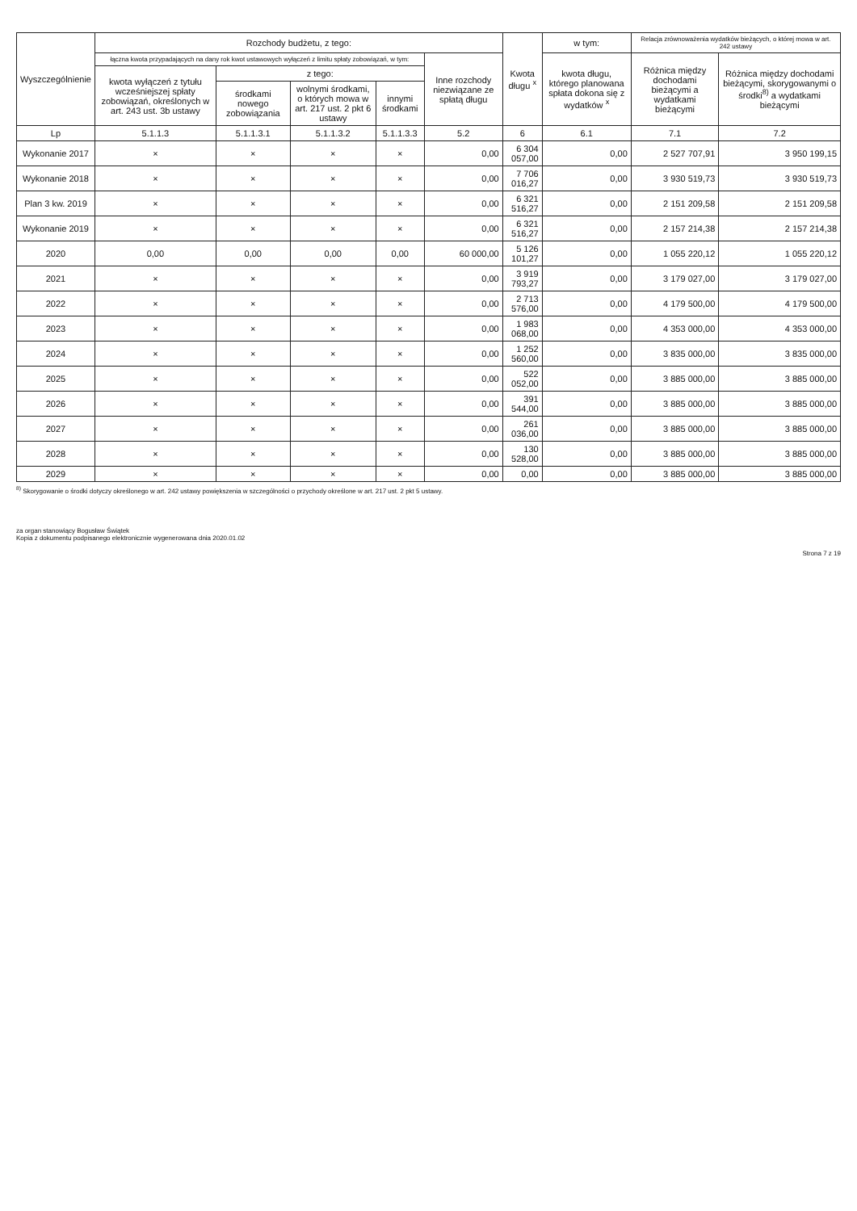| Wyszczególnienie | Rozchody budżetu, z tego: | | | | | Kwota długu <sup>x</sup> | w tym: | Relacja zrównoważenia wydatków bieżących, o której mowa w art. 242 ustawy | |
| --- | --- | --- | --- | --- | --- | --- | --- | --- | --- |
| | łączna kwota przypadających na dany rok kwot ustawowych wyłączeń z limitu spłaty zobowiązań, w tym: | | | | Inne rozchody niezwiązane ze spłatą długu | | kwota długu, którego planowana spłata dokona się z wydatków <sup>x</sup> | Różnica między dochodami bieżącymi a wydatkami bieżącymi | Różnica między dochodami bieżącymi, skorygowanymi o środki<sup>8)</sup> a wydatkami bieżącymi |
| | kwota wyłączeń z tytułu wcześniejszej spłaty zobowiązań, określonych w art. 243 ust. 3b ustawy | z tego: | | | | | | | |
| | | środkami nowego zobowiązania | wolnymi środkami, o których mowa w art. 217 ust. 2 pkt 6 ustawy | innymi środkami | | | | | |
| Lp | 5.1.1.3 | 5.1.1.3.1 | 5.1.1.3.2 | 5.1.1.3.3 | 5.2 | 6 | 6.1 | 7.1 | 7.2 |
| Wykonanie 2017 | × | × | × | × | 0,00 | 6 304 057,00 | 0,00 | 2 527 707,91 | 3 950 199,15 |
| Wykonanie 2018 | × | × | × | × | 0,00 | 7 706 016,27 | 0,00 | 3 930 519,73 | 3 930 519,73 |
| Plan 3 kw. 2019 | × | × | × | × | 0,00 | 6 321 516,27 | 0,00 | 2 151 209,58 | 2 151 209,58 |
| Wykonanie 2019 | × | × | × | × | 0,00 | 6 321 516,27 | 0,00 | 2 157 214,38 | 2 157 214,38 |
| 2020 | 0,00 | 0,00 | 0,00 | 0,00 | 60 000,00 | 5 126 101,27 | 0,00 | 1 055 220,12 | 1 055 220,12 |
| 2021 | × | × | × | × | 0,00 | 3 919 793,27 | 0,00 | 3 179 027,00 | 3 179 027,00 |
| 2022 | × | × | × | × | 0,00 | 2 713 576,00 | 0,00 | 4 179 500,00 | 4 179 500,00 |
| 2023 | × | × | × | × | 0,00 | 1 983 068,00 | 0,00 | 4 353 000,00 | 4 353 000,00 |
| 2024 | × | × | × | × | 0,00 | 1 252 560,00 | 0,00 | 3 835 000,00 | 3 835 000,00 |
| 2025 | × | × | × | × | 0,00 | 522 052,00 | 0,00 | 3 885 000,00 | 3 885 000,00 |
| 2026 | × | × | × | × | 0,00 | 391 544,00 | 0,00 | 3 885 000,00 | 3 885 000,00 |
| 2027 | × | × | × | × | 0,00 | 261 036,00 | 0,00 | 3 885 000,00 | 3 885 000,00 |
| 2028 | × | × | × | × | 0,00 | 130 528,00 | 0,00 | 3 885 000,00 | 3 885 000,00 |
| 2029 | × | × | × | × | 0,00 | 0,00 | 0,00 | 3 885 000,00 | 3 885 000,00 |
<sup>8)</sup> Skorygowanie o środki dotyczy określonego w art. 242 ustawy powiększenia w szczególności o przychody określone w art. 217 ust. 2 pkt 5 ustawy.
za organ stanowiący Bogusław Świątek
Kopia z dokumentu podpisanego elektronicznie wygenerowana dnia 2020.01.02
Strona 7 z 19